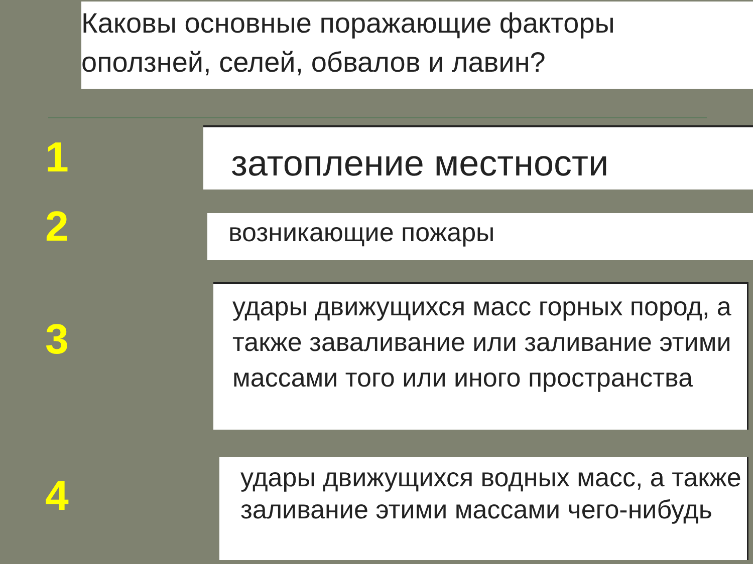Каковы основные поражающие факторы
оползней, селей, обвалов и лавин?
1 затопление местности
2 возникающие пожары
3
удары движущихся масс горных пород, а также заваливание или заливание этими массами того или иного пространства
4
удары движущихся водных масс, а также заливание этими массами чего-нибудь